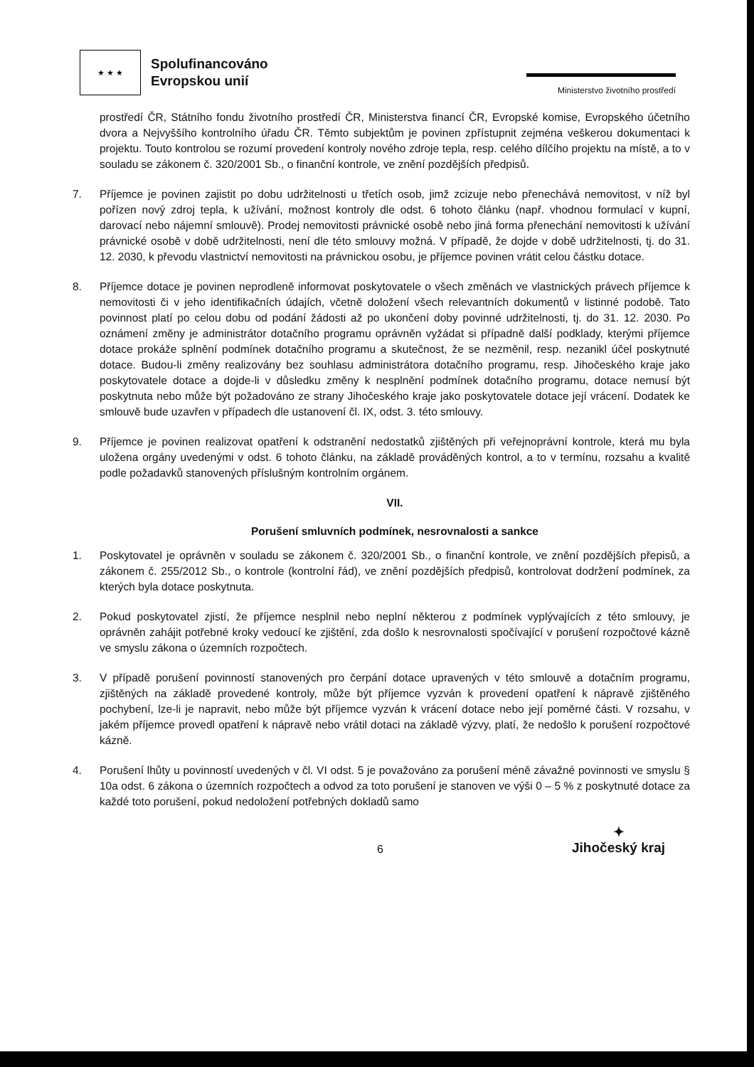★ ★ ★
Spolufinancováno
Evropskou unií
Ministerstvo životního prostředí
prostředí ČR, Státního fondu životního prostředí ČR, Ministerstva financí ČR, Evropské komise, Evropského účetního dvora a Nejvyššího kontrolního úřadu ČR. Těmto subjektům je povinen zpřístupnit zejména veškerou dokumentaci k projektu. Touto kontrolou se rozumí provedení kontroly nového zdroje tepla, resp. celého dílčího projektu na místě, a to v souladu se zákonem č. 320/2001 Sb., o finanční kontrole, ve znění pozdějších předpisů.
7. Příjemce je povinen zajistit po dobu udržitelnosti u třetích osob, jimž zcizuje nebo přenechává nemovitost, v níž byl pořízen nový zdroj tepla, k užívání, možnost kontroly dle odst. 6 tohoto článku (např. vhodnou formulací v kupní, darovací nebo nájemní smlouvě). Prodej nemovitosti právnické osobě nebo jiná forma přenechání nemovitosti k užívání právnické osobě v době udržitelnosti, není dle této smlouvy možná. V případě, že dojde v době udržitelnosti, tj. do 31. 12. 2030, k převodu vlastnictví nemovitosti na právnickou osobu, je příjemce povinen vrátit celou částku dotace.
8. Příjemce dotace je povinen neprodleně informovat poskytovatele o všech změnách ve vlastnických právech příjemce k nemovitosti či v jeho identifikačních údajích, včetně doložení všech relevantních dokumentů v listinné podobě. Tato povinnost platí po celou dobu od podání žádosti až po ukončení doby povinné udržitelnosti, tj. do 31. 12. 2030. Po oznámení změny je administrátor dotačního programu oprávněn vyžádat si případně další podklady, kterými příjemce dotace prokáže splnění podmínek dotačního programu a skutečnost, že se nezměnil, resp. nezanikl účel poskytnuté dotace. Budou-li změny realizovány bez souhlasu administrátora dotačního programu, resp. Jihočeského kraje jako poskytovatele dotace a dojde-li v důsledku změny k nesplnění podmínek dotačního programu, dotace nemusí být poskytnuta nebo může být požadováno ze strany Jihočeského kraje jako poskytovatele dotace její vrácení. Dodatek ke smlouvě bude uzavřen v případech dle ustanovení čl. IX, odst. 3. této smlouvy.
9. Příjemce je povinen realizovat opatření k odstranění nedostatků zjištěných při veřejnoprávní kontrole, která mu byla uložena orgány uvedenými v odst. 6 tohoto článku, na základě prováděných kontrol, a to v termínu, rozsahu a kvalitě podle požadavků stanovených příslušným kontrolním orgánem.
VII.
Porušení smluvních podmínek, nesrovnalosti a sankce
1. Poskytovatel je oprávněn v souladu se zákonem č. 320/2001 Sb., o finanční kontrole, ve znění pozdějších přepisů, a zákonem č. 255/2012 Sb., o kontrole (kontrolní řád), ve znění pozdějších předpisů, kontrolovat dodržení podmínek, za kterých byla dotace poskytnuta.
2. Pokud poskytovatel zjistí, že příjemce nesplnil nebo neplní některou z podmínek vyplývajících z této smlouvy, je oprávněn zahájit potřebné kroky vedoucí ke zjištění, zda došlo k nesrovnalosti spočívající v porušení rozpočtové kázně ve smyslu zákona o územních rozpočtech.
3. V případě porušení povinností stanovených pro čerpání dotace upravených v této smlouvě a dotačním programu, zjištěných na základě provedené kontroly, může být příjemce vyzván k provedení opatření k nápravě zjištěného pochybení, lze-li je napravit, nebo může být příjemce vyzván k vrácení dotace nebo její poměrné části. V rozsahu, v jakém příjemce provedl opatření k nápravě nebo vrátil dotaci na základě výzvy, platí, že nedošlo k porušení rozpočtové kázně.
4. Porušení lhůty u povinností uvedených v čl. VI odst. 5 je považováno za porušení méně závažné povinnosti ve smyslu § 10a odst. 6 zákona o územních rozpočtech a odvod za toto porušení je stanoven ve výši 0 – 5 % z poskytnuté dotace za každé toto porušení, pokud nedoložení potřebných dokladů samo
6
✦
Jihočeský kraj